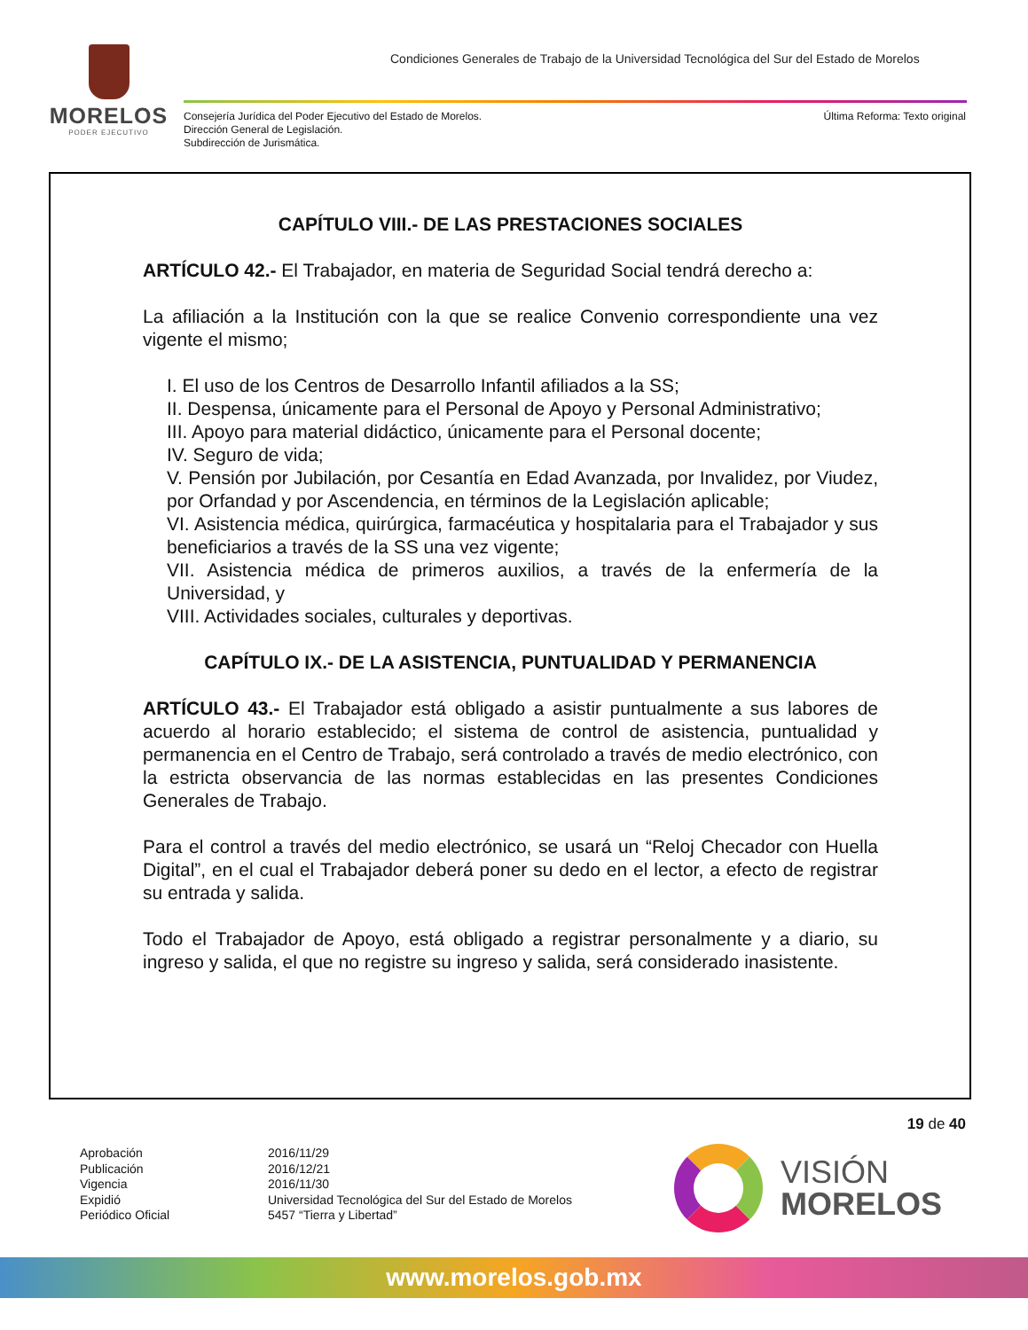MORELOS
PODER EJECUTIVO
Condiciones Generales de Trabajo de la Universidad Tecnológica del Sur del Estado de Morelos
Consejería Jurídica del Poder Ejecutivo del Estado de Morelos.
Dirección General de Legislación.
Subdirección de Jurismática.
Última Reforma: Texto original
CAPÍTULO VIII.- DE LAS PRESTACIONES SOCIALES
ARTÍCULO 42.- El Trabajador, en materia de Seguridad Social tendrá derecho a:
La afiliación a la Institución con la que se realice Convenio correspondiente una vez vigente el mismo;
I. El uso de los Centros de Desarrollo Infantil afiliados a la SS;
II. Despensa, únicamente para el Personal de Apoyo y Personal Administrativo;
III. Apoyo para material didáctico, únicamente para el Personal docente;
IV. Seguro de vida;
V. Pensión por Jubilación, por Cesantía en Edad Avanzada, por Invalidez, por Viudez, por Orfandad y por Ascendencia, en términos de la Legislación aplicable;
VI. Asistencia médica, quirúrgica, farmacéutica y hospitalaria para el Trabajador y sus beneficiarios a través de la SS una vez vigente;
VII. Asistencia médica de primeros auxilios, a través de la enfermería de la Universidad, y
VIII. Actividades sociales, culturales y deportivas.
CAPÍTULO IX.- DE LA ASISTENCIA, PUNTUALIDAD Y PERMANENCIA
ARTÍCULO 43.- El Trabajador está obligado a asistir puntualmente a sus labores de acuerdo al horario establecido; el sistema de control de asistencia, puntualidad y permanencia en el Centro de Trabajo, será controlado a través de medio electrónico, con la estricta observancia de las normas establecidas en las presentes Condiciones Generales de Trabajo.
Para el control a través del medio electrónico, se usará un “Reloj Checador con Huella Digital”, en el cual el Trabajador deberá poner su dedo en el lector, a efecto de registrar su entrada y salida.
Todo el Trabajador de Apoyo, está obligado a registrar personalmente y a diario, su ingreso y salida, el que no registre su ingreso y salida, será considerado inasistente.
19 de 40
Aprobación
Publicación
Vigencia
Expidió
Periódico Oficial
2016/11/29
2016/12/21
2016/11/30
Universidad Tecnológica del Sur del Estado de Morelos
5457 “Tierra y Libertad”
VISIÓN
MORELOS
www.morelos.gob.mx